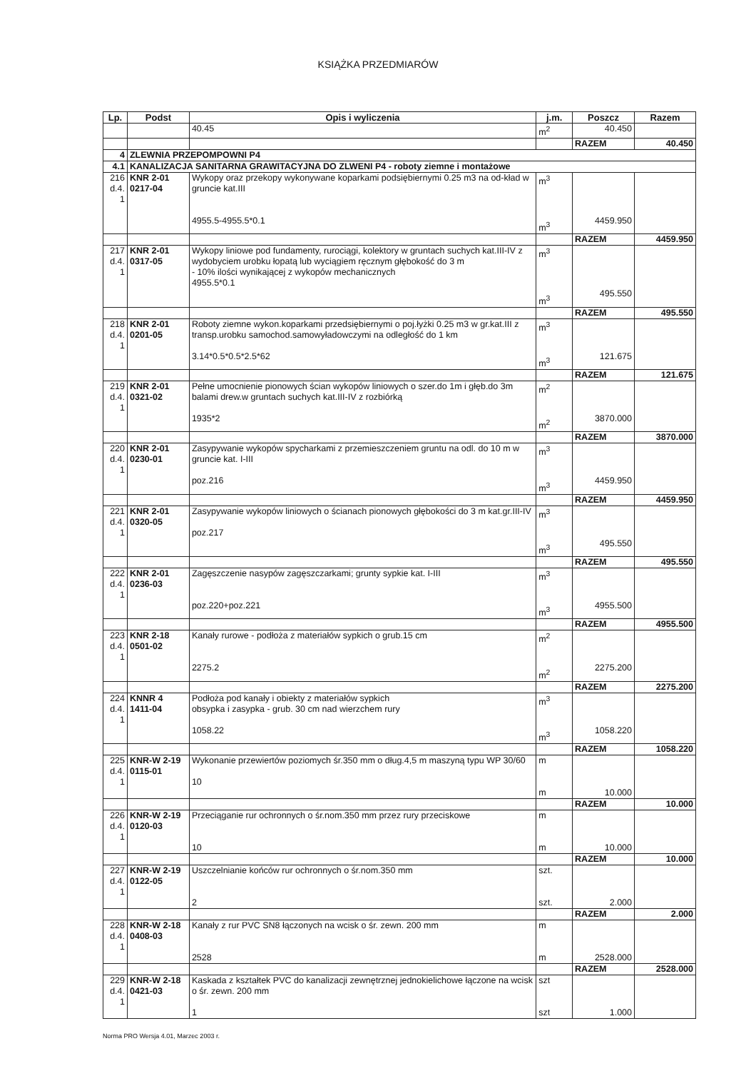KSIĄŻKA PRZEDMIARÓW
| Lp. | Podst | Opis i wyliczenia | j.m. | Poszcz | Razem |
| --- | --- | --- | --- | --- | --- |
| | | 40.45 | m<sup>2</sup> | 40.450 | |
| | | | | RAZEM | 40.450 |
| 4 | ZLEWNIA PRZEPOMPOWNI P4 | | | | |
| 4.1 | KANALIZACJA SANITARNA GRAWITACYJNA DO ZLWENI P4 - roboty ziemne i montażowe | | | | |
| 216 d.4. 1 | KNR 2-01 0217-04 | Wykopy oraz przekopy wykonywane koparkami podsiębiernymi 0.25 m3 na od-kład w gruncie kat.III 4955.5-4955.5*0.1 | m<sup>3</sup> m<sup>3</sup> | 4459.950 | |
| | | | | RAZEM | 4459.950 |
| 217 d.4. 1 | KNR 2-01 0317-05 | Wykopy liniowe pod fundamenty, rurociągi, kolektory w gruntach suchych kat.III-IV z wydobyciem urobku łopatą lub wyciągiem ręcznym głębokość do 3 m - 10% ilości wynikającej z wykopów mechanicznych 4955.5*0.1 | m<sup>3</sup> m<sup>3</sup> | 495.550 | |
| | | | | RAZEM | 495.550 |
| 218 d.4. 1 | KNR 2-01 0201-05 | Roboty ziemne wykon.koparkami przedsiębiernymi o poj.łyżki 0.25 m3 w gr.kat.III z transp.urobku samochod.samowyładowczymi na odległość do 1 km 3.14*0.5*0.5*2.5*62 | m<sup>3</sup> m<sup>3</sup> | 121.675 | |
| | | | | RAZEM | 121.675 |
| 219 d.4. 1 | KNR 2-01 0321-02 | Pełne umocnienie pionowych ścian wykopów liniowych o szer.do 1m i głęb.do 3m balami drew.w gruntach suchych kat.III-IV z rozbiórką 1935*2 | m<sup>2</sup> m<sup>2</sup> | 3870.000 | |
| | | | | RAZEM | 3870.000 |
| 220 d.4. 1 | KNR 2-01 0230-01 | Zasypywanie wykopów spycharkami z przemieszczeniem gruntu na odl. do 10 m w gruncie kat. I-III poz.216 | m<sup>3</sup> m<sup>3</sup> | 4459.950 | |
| | | | | RAZEM | 4459.950 |
| 221 d.4. 1 | KNR 2-01 0320-05 | Zasypywanie wykopów liniowych o ścianach pionowych głębokości do 3 m kat.gr.III-IV poz.217 | m<sup>3</sup> m<sup>3</sup> | 495.550 | |
| | | | | RAZEM | 495.550 |
| 222 d.4. 1 | KNR 2-01 0236-03 | Zagęszczenie nasypów zagęszczarkami; grunty sypkie kat. I-III poz.220+poz.221 | m<sup>3</sup> m<sup>3</sup> | 4955.500 | |
| | | | | RAZEM | 4955.500 |
| 223 d.4. 1 | KNR 2-18 0501-02 | Kanały rurowe - podłoża z materiałów sypkich o grub.15 cm 2275.2 | m<sup>2</sup> m<sup>2</sup> | 2275.200 | |
| | | | | RAZEM | 2275.200 |
| 224 d.4. 1 | KNNR 4 1411-04 | Podłoża pod kanały i obiekty z materiałów sypkich obsypka i zasypka - grub. 30 cm nad wierzchem rury 1058.22 | m<sup>3</sup> m<sup>3</sup> | 1058.220 | |
| | | | | RAZEM | 1058.220 |
| 225 d.4. 1 | KNR-W 2-19 0115-01 | Wykonanie przewiertów poziomych śr.350 mm o dług.4,5 m maszyną typu WP 30/60 10 | m m | 10.000 | |
| | | | | RAZEM | 10.000 |
| 226 d.4. 1 | KNR-W 2-19 0120-03 | Przeciąganie rur ochronnych o śr.nom.350 mm przez rury przeciskowe 10 | m m | 10.000 | |
| | | | | RAZEM | 10.000 |
| 227 d.4. 1 | KNR-W 2-19 0122-05 | Uszczelnianie końców rur ochronnych o śr.nom.350 mm 2 | szt. szt. | 2.000 | |
| | | | | RAZEM | 2.000 |
| 228 d.4. 1 | KNR-W 2-18 0408-03 | Kanały z rur PVC SN8 łączonych na wcisk o śr. zewn. 200 mm 2528 | m m | 2528.000 | |
| | | | | RAZEM | 2528.000 |
| 229 d.4. 1 | KNR-W 2-18 0421-03 | Kaskada z kształtek PVC do kanalizacji zewnętrznej jednokielichowe łączone na wcisk o śr. zewn. 200 mm 1 | szt szt | 1.000 | |
Norma PRO Wersja 4.01, Marzec 2003 r.